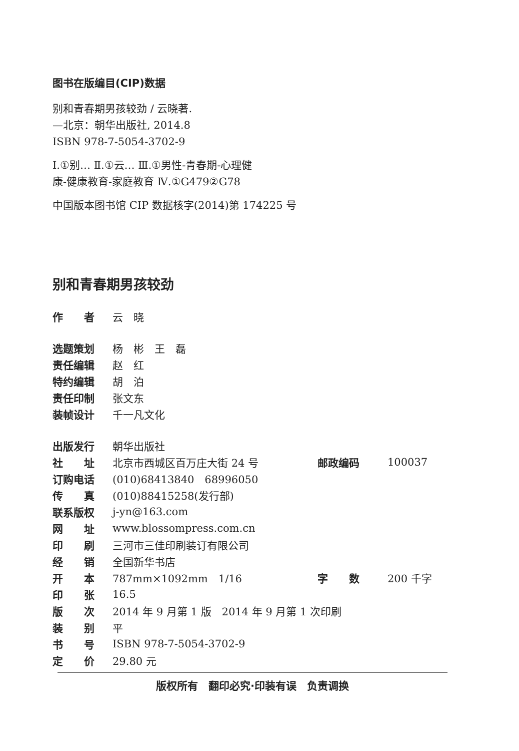图书在版编目(CIP)数据
别和青春期男孩较劲 / 云晓著.
—北京：朝华出版社, 2014.8
ISBN 978-7-5054-3702-9
Ⅰ.①别… Ⅱ.①云… Ⅲ.①男性-青春期-心理健
康-健康教育-家庭教育 Ⅳ.①G479②G78
中国版本图书馆 CIP 数据核字(2014)第 174225 号
别和青春期男孩较劲
| 作 者 | 云 晓 |
| 选题策划 | 杨 彬 王 磊 |
| 责任编辑 | 赵 红 |
| 特约编辑 | 胡 泊 |
| 责任印制 | 张文东 |
| 装帧设计 | 千一凡文化 |
| 出版发行 | 朝华出版社 | | |
| 社 址 | 北京市西城区百万庄大街 24 号 | 邮政编码 | 100037 |
| 订购电话 | (010)68413840 68996050 | | |
| 传 真 | (010)88415258(发行部) | | |
| 联系版权 | j-yn@163.com | | |
| 网 址 | www.blossompress.com.cn | | |
| 印 刷 | 三河市三佳印刷装订有限公司 | | |
| 经 销 | 全国新华书店 | | |
| 开 本 | 787mm×1092mm 1/16 | 字 数 | 200 千字 |
| 印 张 | 16.5 | | |
| 版 次 | 2014 年 9 月第 1 版 2014 年 9 月第 1 次印刷 | | |
| 装 别 | 平 | | |
| 书 号 | ISBN 978-7-5054-3702-9 | | |
| 定 价 | 29.80 元 | | |
版权所有　翻印必究·印装有误　负责调换